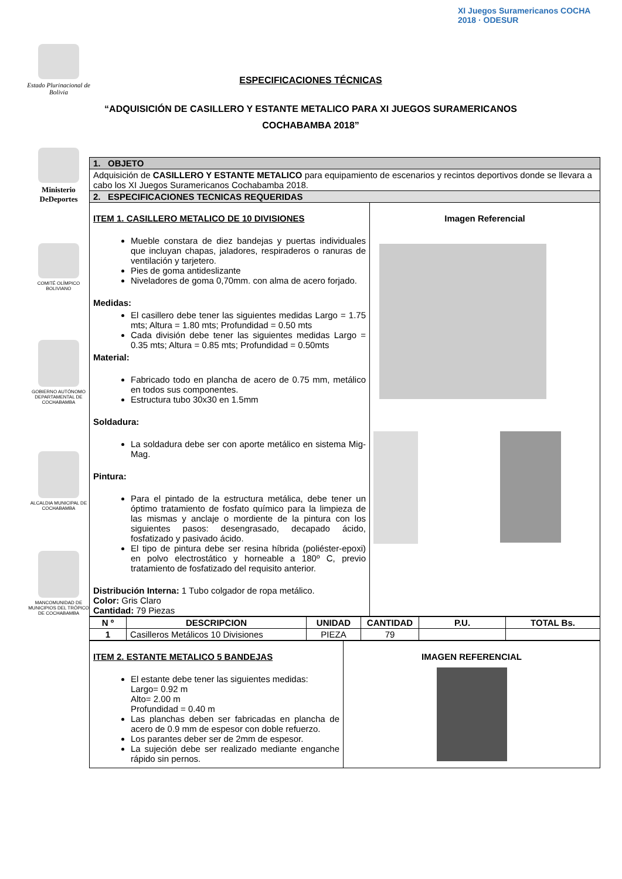Estado Plurinacional de Bolivia
XI Juegos Suramericanos COCHA 2018 · ODESUR
ESPECIFICACIONES TÉCNICAS
“ADQUISICIÓN DE CASILLERO Y ESTANTE METALICO PARA XI JUEGOS SURAMERICANOS COCHABAMBA 2018”
Ministerio DeDeportes
COMITÉ OLÍMPICO BOLIVIANO
GOBIERNO AUTÓNOMO DEPARTAMENTAL DE COCHABAMBA
ALCALDIA MUNICIPAL DE COCHABAMBA
MANCOMUNIDAD DE MUNICIPIOS DEL TRÓPICO DE COCHABAMBA
| 1. OBJETO | |
| Adquisición de CASILLERO Y ESTANTE METALICO para equipamiento de escenarios y recintos deportivos donde se llevara a cabo los XI Juegos Suramericanos Cochabamba 2018. | |
| 2. ESPECIFICACIONES TECNICAS REQUERIDAS | |
| ITEM 1. CASILLERO METALICO DE 10 DIVISIONES Mueble constara de diez bandejas y puertas individuales que incluyan chapas, jaladores, respiraderos o ranuras de ventilación y tarjetero. Pies de goma antideslizante Niveladores de goma 0,70mm. con alma de acero forjado. Medidas: El casillero debe tener las siguientes medidas Largo = 1.75 mts; Altura = 1.80 mts; Profundidad = 0.50 mts Cada división debe tener las siguientes medidas Largo = 0.35 mts; Altura = 0.85 mts; Profundidad = 0.50mts Material: Fabricado todo en plancha de acero de 0.75 mm, metálico en todos sus componentes. Estructura tubo 30x30 en 1.5mm Soldadura: La soldadura debe ser con aporte metálico en sistema Mig-Mag. Pintura: Para el pintado de la estructura metálica, debe tener un óptimo tratamiento de fosfato químico para la limpieza de las mismas y anclaje o mordiente de la pintura con los siguientes pasos: desengrasado, decapado ácido, fosfatizado y pasivado ácido. El tipo de pintura debe ser resina híbrida (poliéster-epoxi) en polvo electrostático y horneable a 180º C, previo tratamiento de fosfatizado del requisito anterior. Distribución Interna: 1 Tubo colgador de ropa metálico. Color: Gris Claro Cantidad: 79 Piezas | Imagen Referencial |
| N º | DESCRIPCION | UNIDAD | CANTIDAD | P.U. | TOTAL Bs. |
| --- | --- | --- | --- | --- | --- |
| 1 | Casilleros Metálicos 10 Divisiones | PIEZA | 79 | | |
| ITEM 2. ESTANTE METALICO 5 BANDEJAS El estante debe tener las siguientes medidas: Largo= 0.92 m Alto= 2.00 m Profundidad = 0.40 m Las planchas deben ser fabricadas en plancha de acero de 0.9 mm de espesor con doble refuerzo. Los parantes deber ser de 2mm de espesor. La sujeción debe ser realizado mediante enganche rápido sin pernos. | IMAGEN REFERENCIAL |